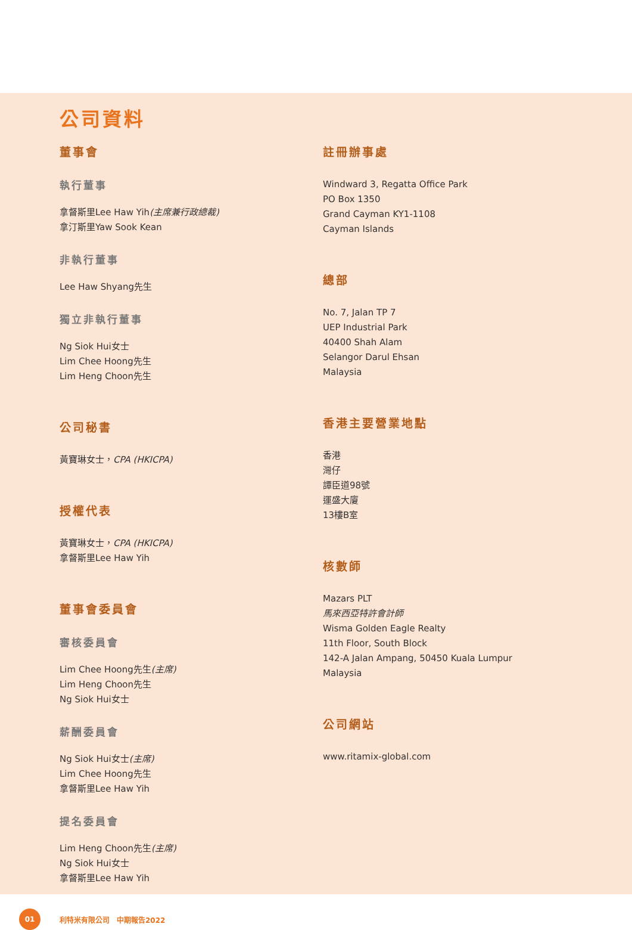公司資料
董事會
執行董事
拿督斯里Lee Haw Yih(主席兼行政總裁)
拿汀斯里Yaw Sook Kean
非執行董事
Lee Haw Shyang先生
獨立非執行董事
Ng Siok Hui女士
Lim Chee Hoong先生
Lim Heng Choon先生
公司秘書
黃寶琳女士，CPA (HKICPA)
授權代表
黃寶琳女士，CPA (HKICPA)
拿督斯里Lee Haw Yih
董事會委員會
審核委員會
Lim Chee Hoong先生(主席)
Lim Heng Choon先生
Ng Siok Hui女士
薪酬委員會
Ng Siok Hui女士(主席)
Lim Chee Hoong先生
拿督斯里Lee Haw Yih
提名委員會
Lim Heng Choon先生(主席)
Ng Siok Hui女士
拿督斯里Lee Haw Yih
註冊辦事處
Windward 3, Regatta Office Park
PO Box 1350
Grand Cayman KY1-1108
Cayman Islands
總部
No. 7, Jalan TP 7
UEP Industrial Park
40400 Shah Alam
Selangor Darul Ehsan
Malaysia
香港主要營業地點
香港
灣仔
譚臣道98號
運盛大廈
13樓B室
核數師
Mazars PLT
馬來西亞特許會計師
Wisma Golden Eagle Realty
11th Floor, South Block
142-A Jalan Ampang, 50450 Kuala Lumpur
Malaysia
公司網站
www.ritamix-global.com
01
利特米有限公司　中期報告2022